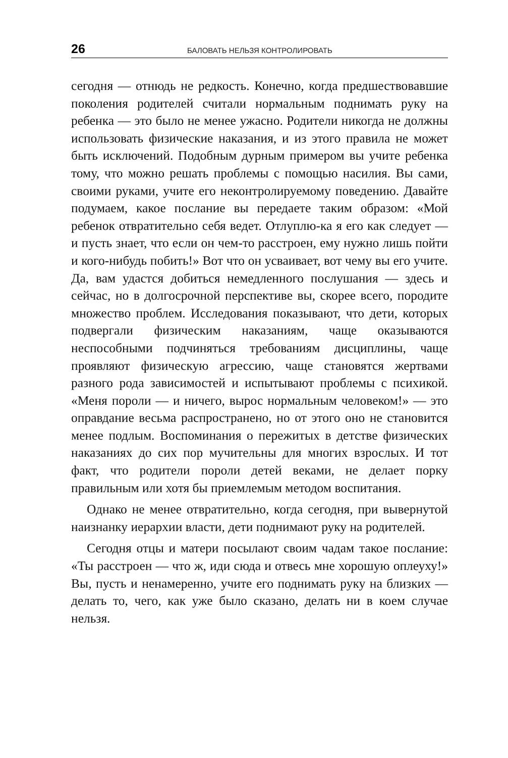26 БАЛОВАТЬ НЕЛЬЗЯ КОНТРОЛИРОВАТЬ
сегодня — отнюдь не редкость. Конечно, когда предшество­вавшие поколения родителей считали нормальным поднимать руку на ребенка — это было не менее ужасно. Родители никогда не должны использовать физические наказания, и из этого правила не может быть исключений. Подобным дурным примером вы учите ребенка тому, что можно решать проб­лемы с помощью насилия. Вы сами, своими руками, учите его неконтролируемому поведению. Давайте подумаем, какое послание вы передаете таким образом: «Мой ребенок отвра­тительно себя ведет. Отлуплю-ка я его как следует — и пусть знает, что если он чем-то расстроен, ему нужно лишь пойти и кого-нибудь побить!» Вот что он усваивает, вот чему вы его учите. Да, вам удастся добиться немедленного послушания — здесь и сейчас, но в долгосрочной перспективе вы, скорее всего, породите множество проблем. Исследования показы­вают, что дети, которых подвергали физическим наказаниям, чаще оказываются неспособными подчиняться требованиям дисциплины, чаще проявляют физическую агрессию, чаще становятся жертвами разного рода зависимостей и испы­тывают проблемы с психикой. «Меня пороли — и ничего, вырос нормальным человеком!» — это оправдание весьма распространено, но от этого оно не становится менее подлым. Воспоминания о пережитых в детстве физических наказаниях до сих пор мучительны для многих взрослых. И тот факт, что родители пороли детей веками, не делает порку правильным или хотя бы приемлемым методом воспитания.
Однако не менее отвратительно, когда сегодня, при вы­вернутой наизнанку иерархии власти, дети поднимают руку на родителей.
Сегодня отцы и матери посылают своим чадам такое посла­ние: «Ты расстроен — что ж, иди сюда и отвесь мне хорошую оплеуху!» Вы, пусть и ненамеренно, учите его поднимать руку на близких — делать то, чего, как уже было сказано, делать ни в коем случае нельзя.